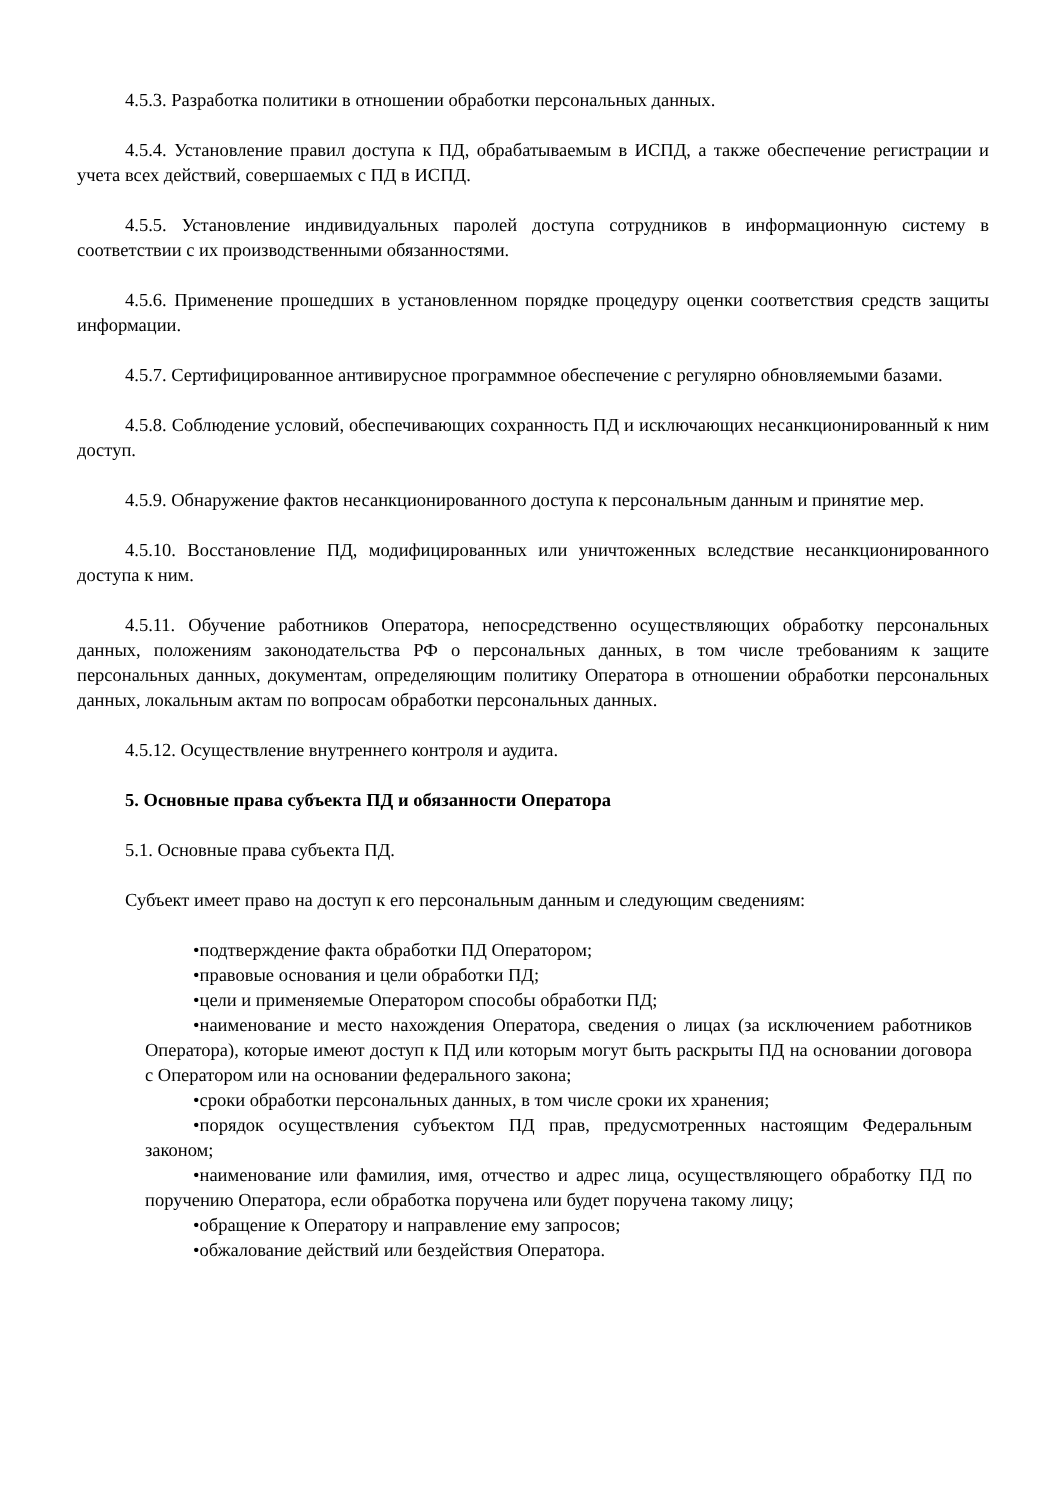4.5.3. Разработка политики в отношении обработки персональных данных.
4.5.4. Установление правил доступа к ПД, обрабатываемым в ИСПД, а также обеспечение регистрации и учета всех действий, совершаемых с ПД в ИСПД.
4.5.5. Установление индивидуальных паролей доступа сотрудников в информационную систему в соответствии с их производственными обязанностями.
4.5.6. Применение прошедших в установленном порядке процедуру оценки соответствия средств защиты информации.
4.5.7. Сертифицированное антивирусное программное обеспечение с регулярно обновляемыми базами.
4.5.8. Соблюдение условий, обеспечивающих сохранность ПД и исключающих несанкционированный к ним доступ.
4.5.9. Обнаружение фактов несанкционированного доступа к персональным данным и принятие мер.
4.5.10. Восстановление ПД, модифицированных или уничтоженных вследствие несанкционированного доступа к ним.
4.5.11. Обучение работников Оператора, непосредственно осуществляющих обработку персональных данных, положениям законодательства РФ о персональных данных, в том числе требованиям к защите персональных данных, документам, определяющим политику Оператора в отношении обработки персональных данных, локальным актам по вопросам обработки персональных данных.
4.5.12. Осуществление внутреннего контроля и аудита.
5. Основные права субъекта ПД и обязанности Оператора
5.1. Основные права субъекта ПД.
Субъект имеет право на доступ к его персональным данным и следующим сведениям:
•подтверждение факта обработки ПД Оператором;
•правовые основания и цели обработки ПД;
•цели и применяемые Оператором способы обработки ПД;
•наименование и место нахождения Оператора, сведения о лицах (за исключением работников Оператора), которые имеют доступ к ПД или которым могут быть раскрыты ПД на основании договора с Оператором или на основании федерального закона;
•сроки обработки персональных данных, в том числе сроки их хранения;
•порядок осуществления субъектом ПД прав, предусмотренных настоящим Федеральным законом;
•наименование или фамилия, имя, отчество и адрес лица, осуществляющего обработку ПД по поручению Оператора, если обработка поручена или будет поручена такому лицу;
•обращение к Оператору и направление ему запросов;
•обжалование действий или бездействия Оператора.